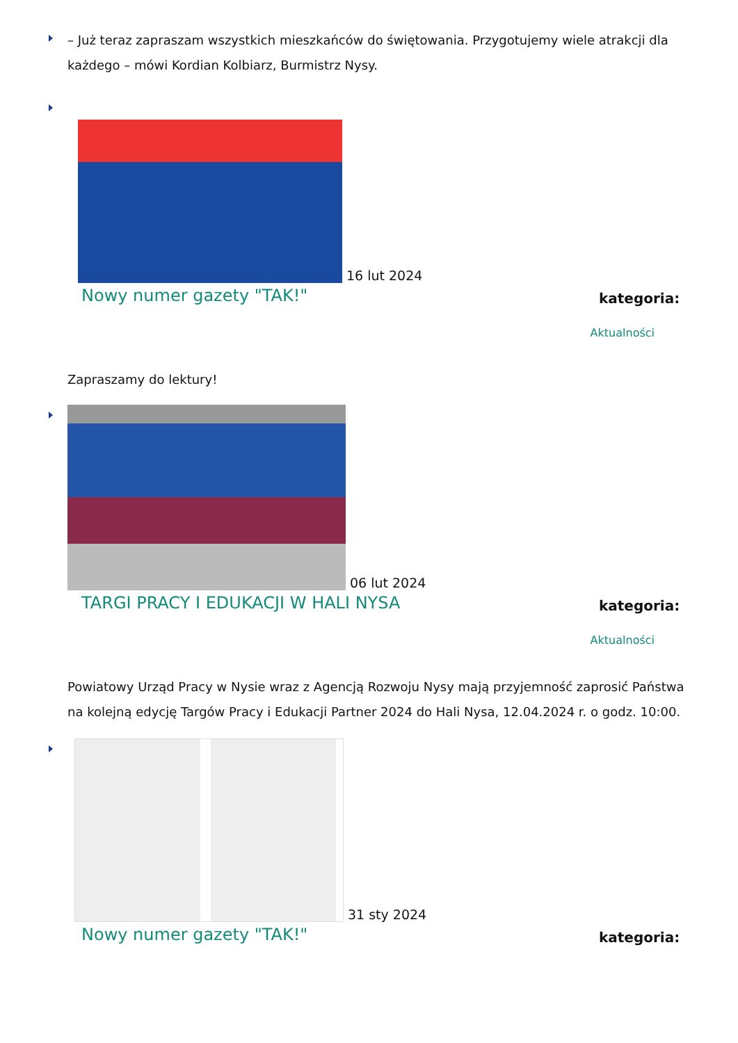– Już teraz zapraszam wszystkich mieszkańców do świętowania. Przygotujemy wiele atrakcji dla każdego – mówi Kordian Kolbiarz, Burmistrz Nysy.
16 lut 2024
Nowy numer gazety "TAK!" kategoria:
Aktualności
Zapraszamy do lektury!
06 lut 2024
TARGI PRACY I EDUKACJI W HALI NYSA kategoria:
Aktualności
Powiatowy Urząd Pracy w Nysie wraz z Agencją Rozwoju Nysy mają przyjemność zaprosić Państwa na kolejną edycję Targów Pracy i Edukacji Partner 2024 do Hali Nysa, 12.04.2024 r. o godz. 10:00.
31 sty 2024
Nowy numer gazety "TAK!" kategoria: